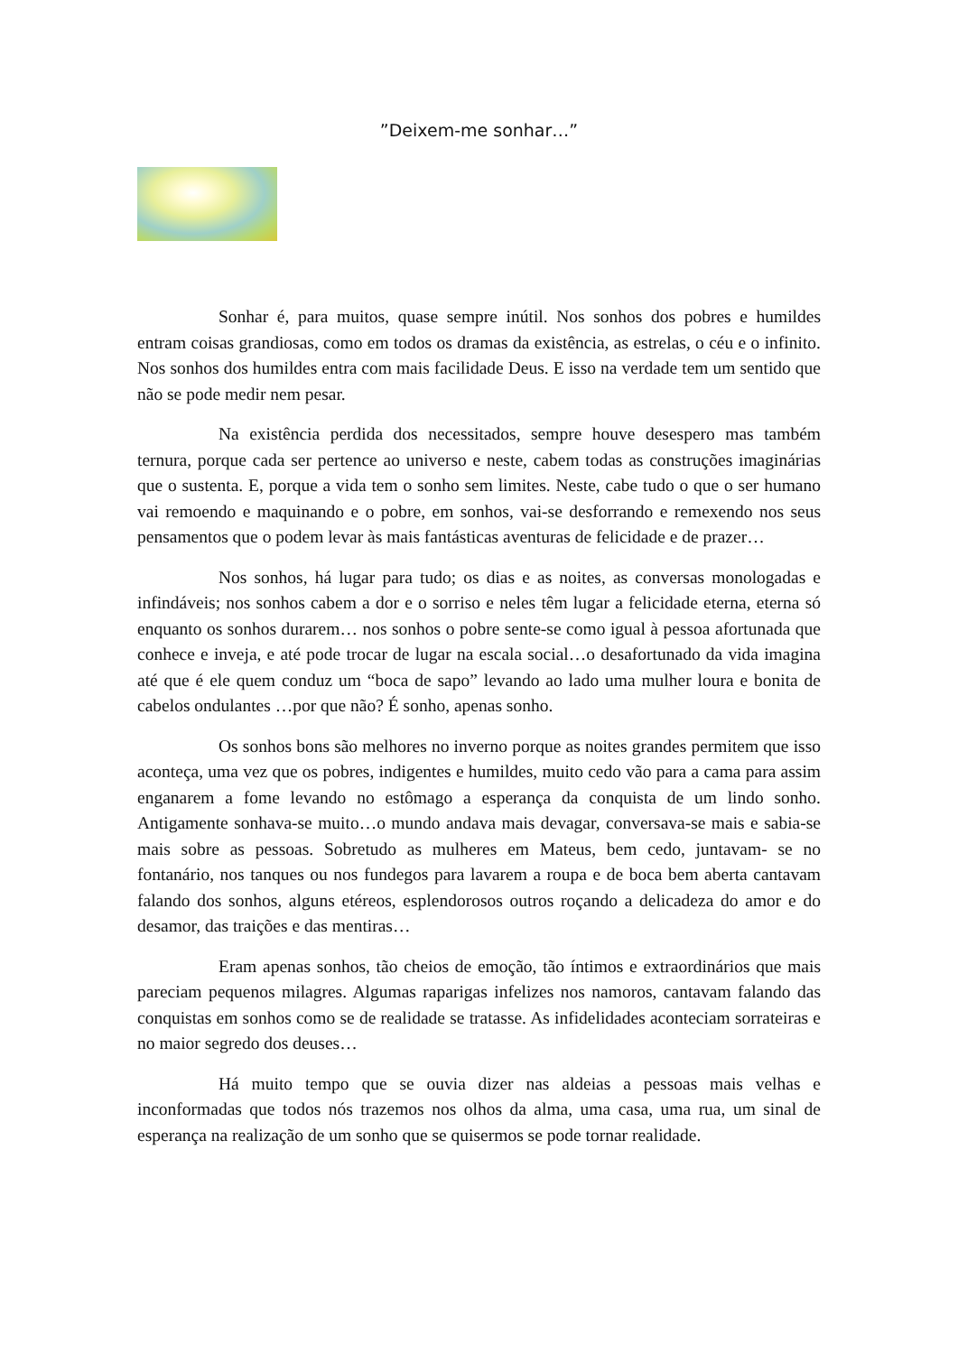”Deixem-me sonhar…”
Sonhar é, para muitos, quase sempre inútil. Nos sonhos dos pobres e humildes entram coisas grandiosas, como em todos os dramas da existência, as estrelas, o céu e o infinito. Nos sonhos dos humildes entra com mais facilidade Deus. E isso na verdade tem um sentido que não se pode medir nem pesar.
Na existência perdida dos necessitados, sempre houve desespero mas também ternura, porque cada ser pertence ao universo e neste, cabem todas as construções imaginárias que o sustenta. E, porque a vida tem o sonho sem limites. Neste, cabe tudo o que o ser humano vai remoendo e maquinando e o pobre, em sonhos, vai-se desforrando e remexendo nos seus pensamentos que o podem levar às mais fantásticas aventuras de felicidade e de prazer…
Nos sonhos, há lugar para tudo; os dias e as noites, as conversas monologadas e infindáveis; nos sonhos cabem a dor e o sorriso e neles têm lugar a felicidade eterna, eterna só enquanto os sonhos durarem… nos sonhos o pobre sente-se como igual à pessoa afortunada que conhece e inveja, e até pode trocar de lugar na escala social…o desafortunado da vida imagina até que é ele quem conduz um “boca de sapo” levando ao lado uma mulher loura e bonita de cabelos ondulantes …por que não? É sonho, apenas sonho.
Os sonhos bons são melhores no inverno porque as noites grandes permitem que isso aconteça, uma vez que os pobres, indigentes e humildes, muito cedo vão para a cama para assim enganarem a fome levando no estômago a esperança da conquista de um lindo sonho. Antigamente sonhava-se muito…o mundo andava mais devagar, conversava-se mais e sabia-se mais sobre as pessoas. Sobretudo as mulheres em Mateus, bem cedo, juntavam- se no fontanário, nos tanques ou nos fundegos para lavarem a roupa e de boca bem aberta cantavam falando dos sonhos, alguns etéreos, esplendorosos outros roçando a delicadeza do amor e do desamor, das traições e das mentiras…
Eram apenas sonhos, tão cheios de emoção, tão íntimos e extraordinários que mais pareciam pequenos milagres. Algumas raparigas infelizes nos namoros, cantavam falando das conquistas em sonhos como se de realidade se tratasse. As infidelidades aconteciam sorrateiras e no maior segredo dos deuses…
Há muito tempo que se ouvia dizer nas aldeias a pessoas mais velhas e inconformadas que todos nós trazemos nos olhos da alma, uma casa, uma rua, um sinal de esperança na realização de um sonho que se quisermos se pode tornar realidade.